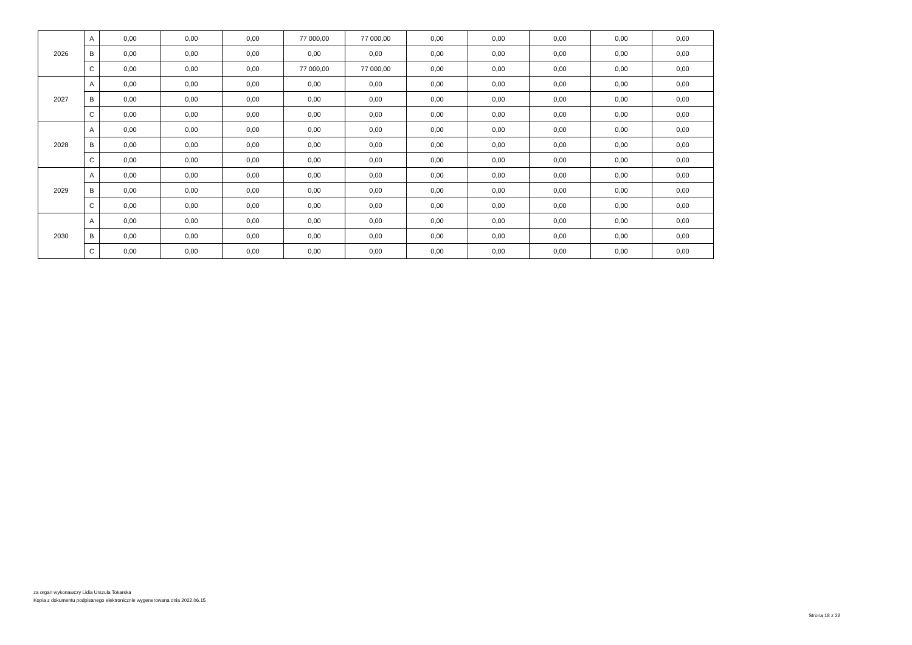| 2026 | A | 0,00 | 0,00 | 0,00 | 77 000,00 | 77 000,00 | 0,00 | 0,00 | 0,00 | 0,00 | 0,00 |
| | B | 0,00 | 0,00 | 0,00 | 0,00 | 0,00 | 0,00 | 0,00 | 0,00 | 0,00 | 0,00 |
| | C | 0,00 | 0,00 | 0,00 | 77 000,00 | 77 000,00 | 0,00 | 0,00 | 0,00 | 0,00 | 0,00 |
| 2027 | A | 0,00 | 0,00 | 0,00 | 0,00 | 0,00 | 0,00 | 0,00 | 0,00 | 0,00 | 0,00 |
| | B | 0,00 | 0,00 | 0,00 | 0,00 | 0,00 | 0,00 | 0,00 | 0,00 | 0,00 | 0,00 |
| | C | 0,00 | 0,00 | 0,00 | 0,00 | 0,00 | 0,00 | 0,00 | 0,00 | 0,00 | 0,00 |
| 2028 | A | 0,00 | 0,00 | 0,00 | 0,00 | 0,00 | 0,00 | 0,00 | 0,00 | 0,00 | 0,00 |
| | B | 0,00 | 0,00 | 0,00 | 0,00 | 0,00 | 0,00 | 0,00 | 0,00 | 0,00 | 0,00 |
| | C | 0,00 | 0,00 | 0,00 | 0,00 | 0,00 | 0,00 | 0,00 | 0,00 | 0,00 | 0,00 |
| 2029 | A | 0,00 | 0,00 | 0,00 | 0,00 | 0,00 | 0,00 | 0,00 | 0,00 | 0,00 | 0,00 |
| | B | 0,00 | 0,00 | 0,00 | 0,00 | 0,00 | 0,00 | 0,00 | 0,00 | 0,00 | 0,00 |
| | C | 0,00 | 0,00 | 0,00 | 0,00 | 0,00 | 0,00 | 0,00 | 0,00 | 0,00 | 0,00 |
| 2030 | A | 0,00 | 0,00 | 0,00 | 0,00 | 0,00 | 0,00 | 0,00 | 0,00 | 0,00 | 0,00 |
| | B | 0,00 | 0,00 | 0,00 | 0,00 | 0,00 | 0,00 | 0,00 | 0,00 | 0,00 | 0,00 |
| | C | 0,00 | 0,00 | 0,00 | 0,00 | 0,00 | 0,00 | 0,00 | 0,00 | 0,00 | 0,00 |
za organ wykonawczy Lidia Urszula Tokarska
Kopia z dokumentu podpisanego elektronicznie wygenerowana dnia 2022.06.15
Strona 18 z 22